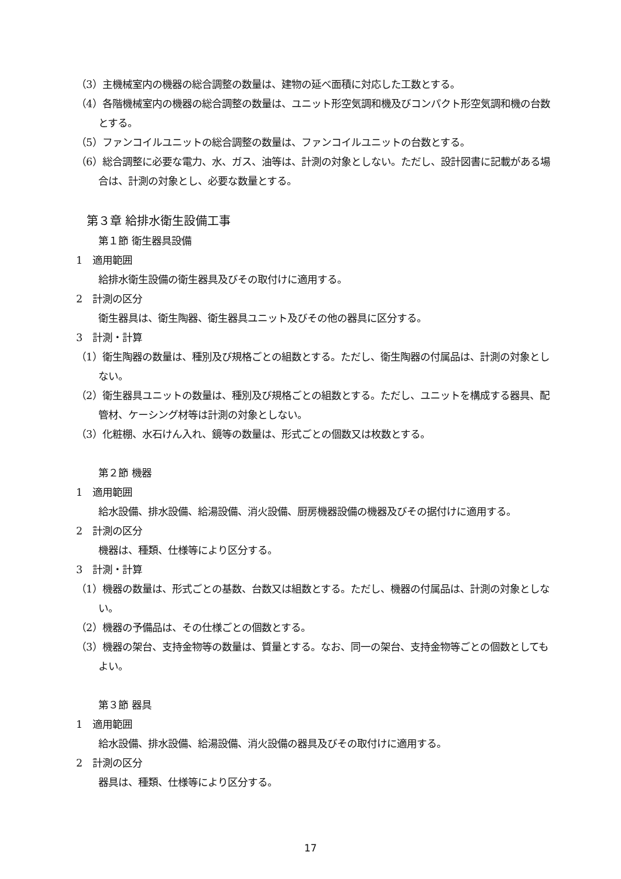（3）主機械室内の機器の総合調整の数量は、建物の延べ面積に対応した工数とする。
（4）各階機械室内の機器の総合調整の数量は、ユニット形空気調和機及びコンパクト形空気調和機の台数とする。
（5）ファンコイルユニットの総合調整の数量は、ファンコイルユニットの台数とする。
（6）総合調整に必要な電力、水、ガス、油等は、計測の対象としない。ただし、設計図書に記載がある場合は、計測の対象とし、必要な数量とする。
第３章 給排水衛生設備工事
第１節 衛生器具設備
1　適用範囲
給排水衛生設備の衛生器具及びその取付けに適用する。
2　計測の区分
衛生器具は、衛生陶器、衛生器具ユニット及びその他の器具に区分する。
3　計測・計算
（1）衛生陶器の数量は、種別及び規格ごとの組数とする。ただし、衛生陶器の付属品は、計測の対象としない。
（2）衛生器具ユニットの数量は、種別及び規格ごとの組数とする。ただし、ユニットを構成する器具、配管材、ケーシング材等は計測の対象としない。
（3）化粧棚、水石けん入れ、鏡等の数量は、形式ごとの個数又は枚数とする。
第２節 機器
1　適用範囲
給水設備、排水設備、給湯設備、消火設備、厨房機器設備の機器及びその据付けに適用する。
2　計測の区分
機器は、種類、仕様等により区分する。
3　計測・計算
（1）機器の数量は、形式ごとの基数、台数又は組数とする。ただし、機器の付属品は、計測の対象としない。
（2）機器の予備品は、その仕様ごとの個数とする。
（3）機器の架台、支持金物等の数量は、質量とする。なお、同一の架台、支持金物等ごとの個数としてもよい。
第３節 器具
1　適用範囲
給水設備、排水設備、給湯設備、消火設備の器具及びその取付けに適用する。
2　計測の区分
器具は、種類、仕様等により区分する。
17